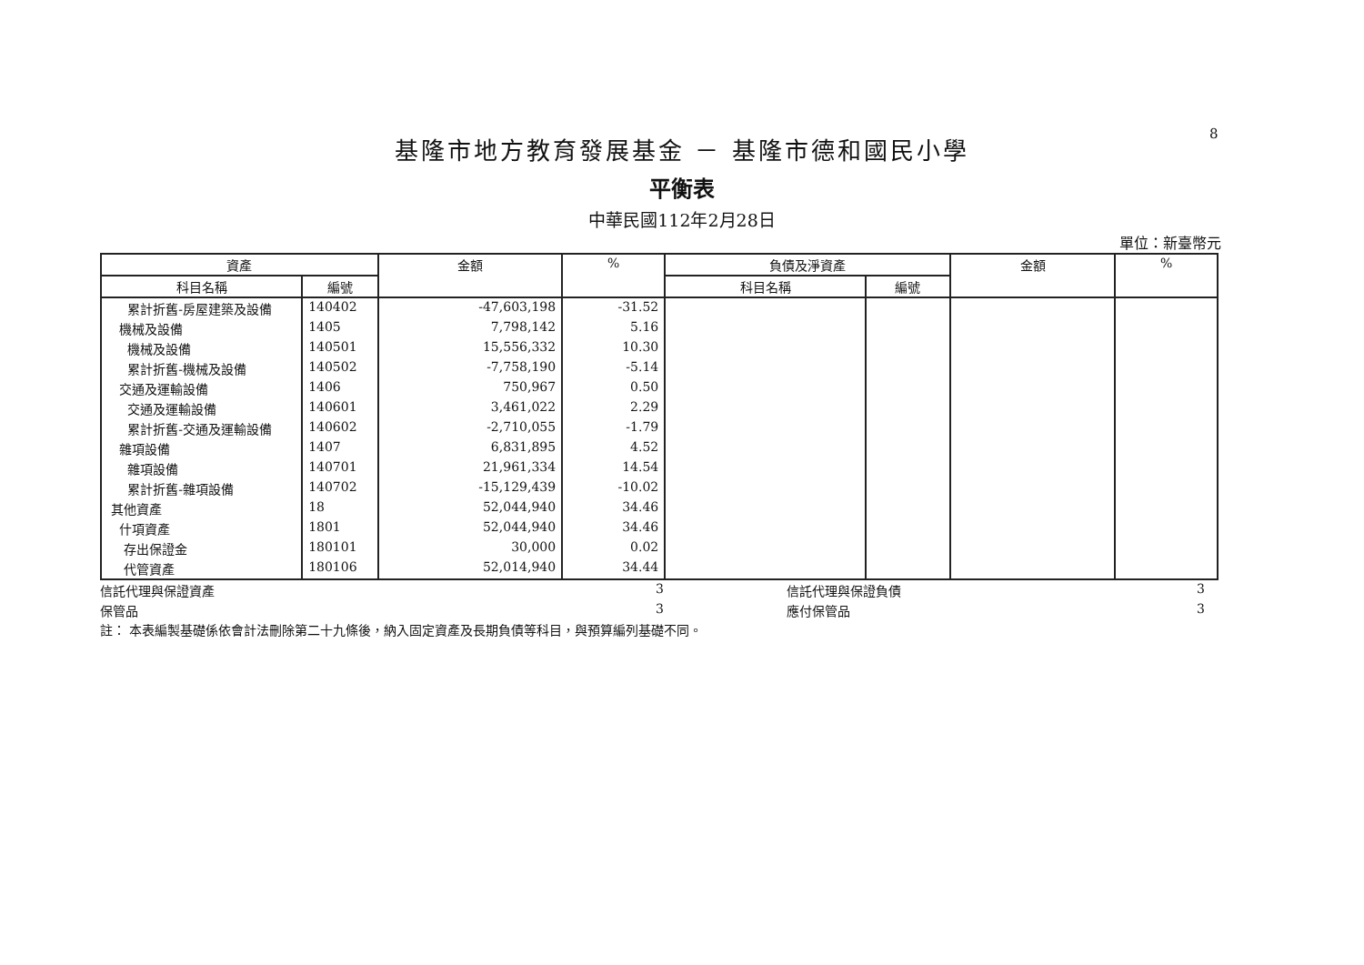8
基隆市地方教育發展基金 － 基隆市德和國民小學
平衡表
中華民國112年2月28日
單位：新臺幣元
| 資產 | | 金額 | % | 負債及淨資產 | | 金額 | % |
| --- | --- | --- | --- | --- | --- | --- | --- |
| 科目名稱 | 編號 | | | 科目名稱 | 編號 | | |
| 累計折舊-房屋建築及設備 | 140402 | -47,603,198 | -31.52 | | | | |
| 機械及設備 | 1405 | 7,798,142 | 5.16 | | | | |
| 機械及設備 | 140501 | 15,556,332 | 10.30 | | | | |
| 累計折舊-機械及設備 | 140502 | -7,758,190 | -5.14 | | | | |
| 交通及運輸設備 | 1406 | 750,967 | 0.50 | | | | |
| 交通及運輸設備 | 140601 | 3,461,022 | 2.29 | | | | |
| 累計折舊-交通及運輸設備 | 140602 | -2,710,055 | -1.79 | | | | |
| 雜項設備 | 1407 | 6,831,895 | 4.52 | | | | |
| 雜項設備 | 140701 | 21,961,334 | 14.54 | | | | |
| 累計折舊-雜項設備 | 140702 | -15,129,439 | -10.02 | | | | |
| 其他資產 | 18 | 52,044,940 | 34.46 | | | | |
| 什項資產 | 1801 | 52,044,940 | 34.46 | | | | |
| 存出保證金 | 180101 | 30,000 | 0.02 | | | | |
| 代管資產 | 180106 | 52,014,940 | 34.44 | | | | |
信託代理與保證資產
3
信託代理與保證負債
3
保管品
3
應付保管品
3
註： 本表編製基礎係依會計法刪除第二十九條後，納入固定資產及長期負債等科目，與預算編列基礎不同。